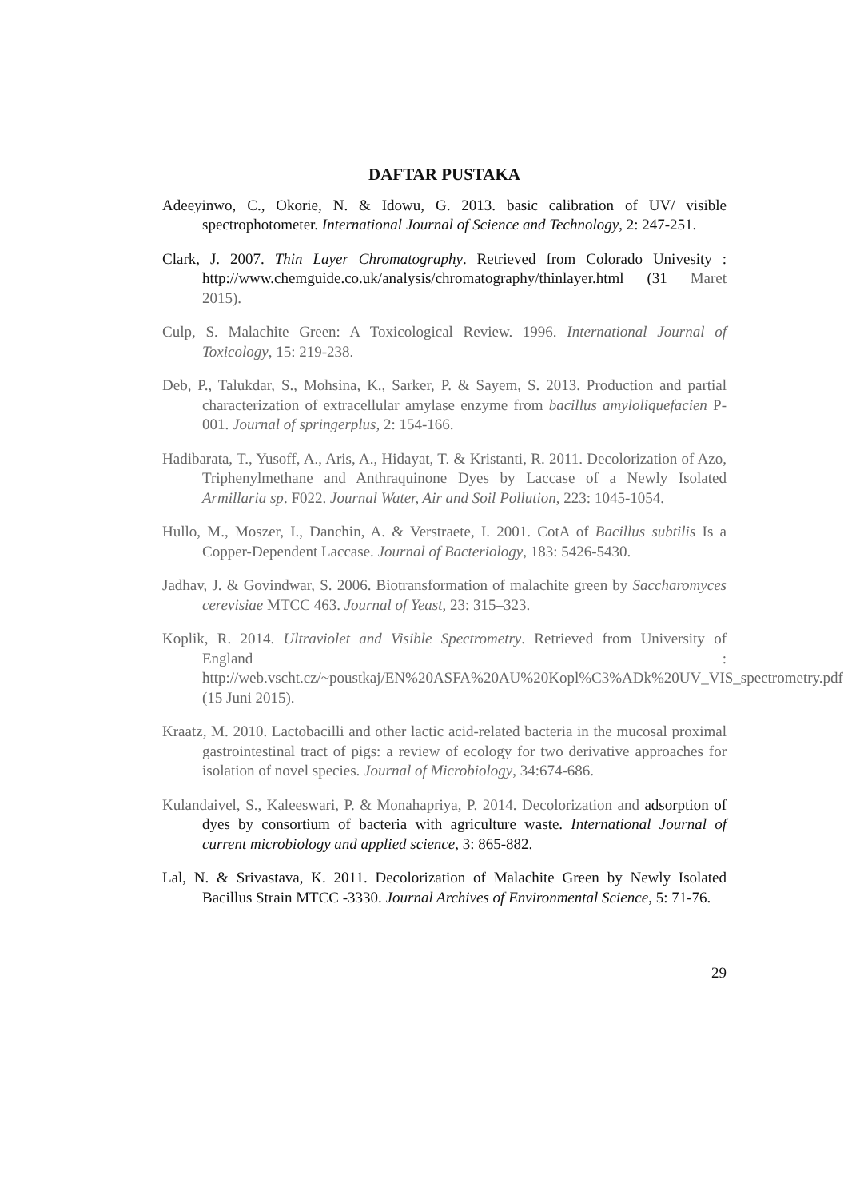DAFTAR PUSTAKA
Adeeyinwo, C., Okorie, N. & Idowu, G. 2013. basic calibration of UV/ visible spectrophotometer. International Journal of Science and Technology, 2: 247-251.
Clark, J. 2007. Thin Layer Chromatography. Retrieved from Colorado Univesity : http://www.chemguide.co.uk/analysis/chromatography/thinlayer.html (31 Maret 2015).
Culp, S. Malachite Green: A Toxicological Review. 1996. International Journal of Toxicology, 15: 219-238.
Deb, P., Talukdar, S., Mohsina, K., Sarker, P. & Sayem, S. 2013. Production and partial characterization of extracellular amylase enzyme from bacillus amyloliquefacien P-001. Journal of springerplus, 2: 154-166.
Hadibarata, T., Yusoff, A., Aris, A., Hidayat, T. & Kristanti, R. 2011. Decolorization of Azo, Triphenylmethane and Anthraquinone Dyes by Laccase of a Newly Isolated Armillaria sp. F022. Journal Water, Air and Soil Pollution, 223: 1045-1054.
Hullo, M., Moszer, I., Danchin, A. & Verstraete, I. 2001. CotA of Bacillus subtilis Is a Copper-Dependent Laccase. Journal of Bacteriology, 183: 5426-5430.
Jadhav, J. & Govindwar, S. 2006. Biotransformation of malachite green by Saccharomyces cerevisiae MTCC 463. Journal of Yeast, 23: 315–323.
Koplik, R. 2014. Ultraviolet and Visible Spectrometry. Retrieved from University of England : http://web.vscht.cz/~poustkaj/EN%20ASFA%20AU%20Kopl%C3%ADk%20UV_VIS_spectrometry.pdf (15 Juni 2015).
Kraatz, M. 2010. Lactobacilli and other lactic acid-related bacteria in the mucosal proximal gastrointestinal tract of pigs: a review of ecology for two derivative approaches for isolation of novel species. Journal of Microbiology, 34:674-686.
Kulandaivel, S., Kaleeswari, P. & Monahapriya, P. 2014. Decolorization and adsorption of dyes by consortium of bacteria with agriculture waste. International Journal of current microbiology and applied science, 3: 865-882.
Lal, N. & Srivastava, K. 2011. Decolorization of Malachite Green by Newly Isolated Bacillus Strain MTCC -3330. Journal Archives of Environmental Science, 5: 71-76.
29